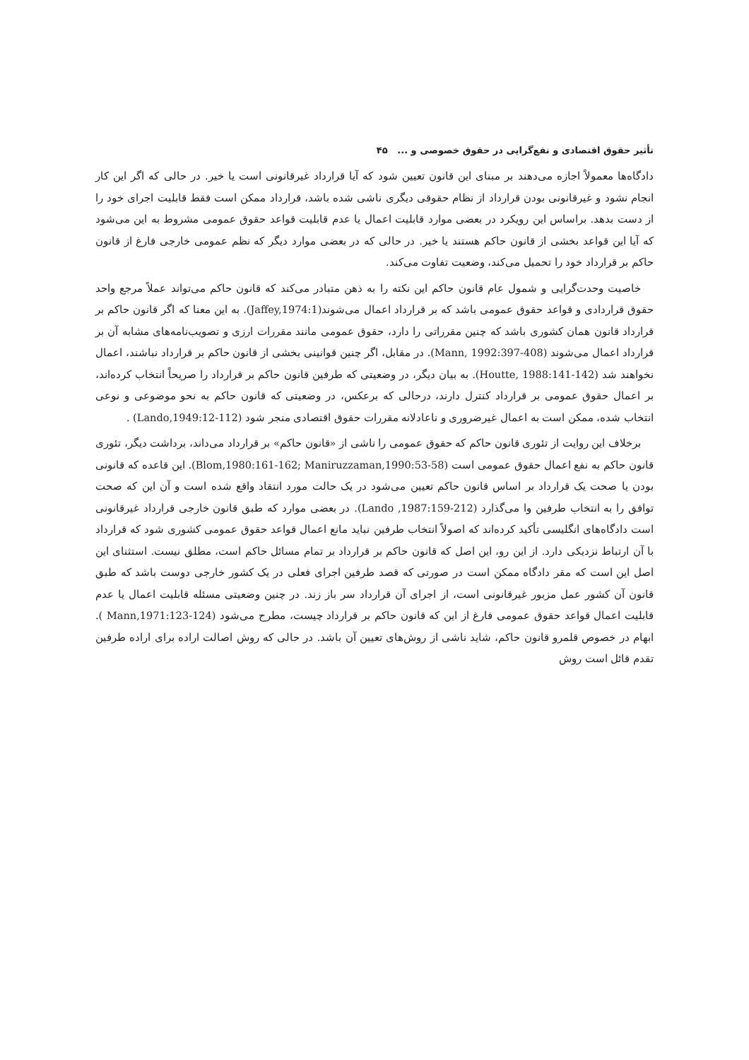تأثیر حقوق اقتصادی و نفع‌گرایی در حقوق خصوصی و ... ۴۵
دادگاه‌ها معمولاً اجازه می‌دهند بر مبنای این قانون تعیین شود که آیا قرارداد غیرقانونی است یا خیر. در حالی که اگر این کار انجام نشود و غیرقانونی بودن قرارداد از نظام حقوقی دیگری ناشی شده باشد، قرارداد ممکن است فقط قابلیت اجرای خود را از دست بدهد. براساس این رویکرد در بعضی موارد قابلیت اعمال یا عدم قابلیت قواعد حقوق عمومی مشروط به این می‌شود که آیا این قواعد بخشی از قانون حاکم هستند یا خیر. در حالی که در بعضی موارد دیگر که نظم عمومی خارجی فارغ از قانون حاکم بر قرارداد خود را تحمیل می‌کند، وضعیت تفاوت می‌کند.
خاصیت وحدت‌گرایی و شمول عام قانون حاکم این نکته را به ذهن متبادر می‌کند که قانون حاکم می‌تواند عملاً مرجع واحد حقوق قراردادی و قواعد حقوق عمومی باشد که بر قرارداد اعمال می‌شوند(Jaffey,1974:1). به این معنا که اگر قانون حاکم بر قرارداد قانون همان کشوری باشد که چنین مقرراتی را دارد، حقوق عمومی مانند مقررات ارزی و تصویب‌نامه‌های مشابه آن بر قرارداد اعمال می‌شوند (Mann, 1992:397-408). در مقابل، اگر چنین قوانینی بخشی از قانون حاکم بر قرارداد نباشند، اعمال نخواهند شد (Houtte, 1988:141-142). به بیان دیگر، در وضعیتی که طرفین قانون حاکم بر قرارداد را صریحاً انتخاب کرده‌اند، بر اعمال حقوق عمومی بر قرارداد کنترل دارند، درحالی که برعکس، در وضعیتی که قانون حاکم به نحو موضوعی و نوعی انتخاب شده، ممکن است به اعمال غیرضروری و ناعادلانه مقررات حقوق اقتصادی منجر شود (Lando,1949:12-112) .
برخلاف این روایت از تئوری قانون حاکم که حقوق عمومی را ناشی از «قانون حاکم» بر قرارداد می‌داند، برداشت دیگر، تئوری قانون حاکم به نفع اعمال حقوق عمومی است (Blom,1980:161-162; Maniruzzaman,1990:53-58). این قاعده که قانونی بودن یا صحت یک قرارداد بر اساس قانون حاکم تعیین می‌شود در یک حالت مورد انتقاد واقع شده است و آن این که صحت توافق را به انتخاب طرفین وا می‌گذارد (Lando ,1987:159-212). در بعضی موارد که طبق قانون خارجی قرارداد غیرقانونی است دادگاه‌های انگلیسی تأکید کرده‌اند که اصولاً انتخاب طرفین نباید مانع اعمال قواعد حقوق عمومی کشوری شود که قرارداد با آن ارتباط نزدیکی دارد. از این رو، این اصل که قانون حاکم بر قرارداد بر تمام مسائل حاکم است، مطلق نیست. استثنای این اصل این است که مقر دادگاه ممکن است در صورتی که قصد طرفین اجرای فعلی در یک کشور خارجی دوست باشد که طبق قانون آن کشور عمل مزبور غیرقانونی است، از اجرای آن قرارداد سر باز زند. در چنین وضعیتی مسئله قابلیت اعمال یا عدم قابلیت اعمال قواعد حقوق عمومی فارغ از این که قانون حاکم بر قرارداد چیست، مطرح می‌شود (Mann,1971:123-124 ). ابهام در خصوص قلمرو قانون حاکم، شاید ناشی از روش‌های تعیین آن باشد. در حالی که روش اصالت اراده برای اراده طرفین تقدم قائل است روش